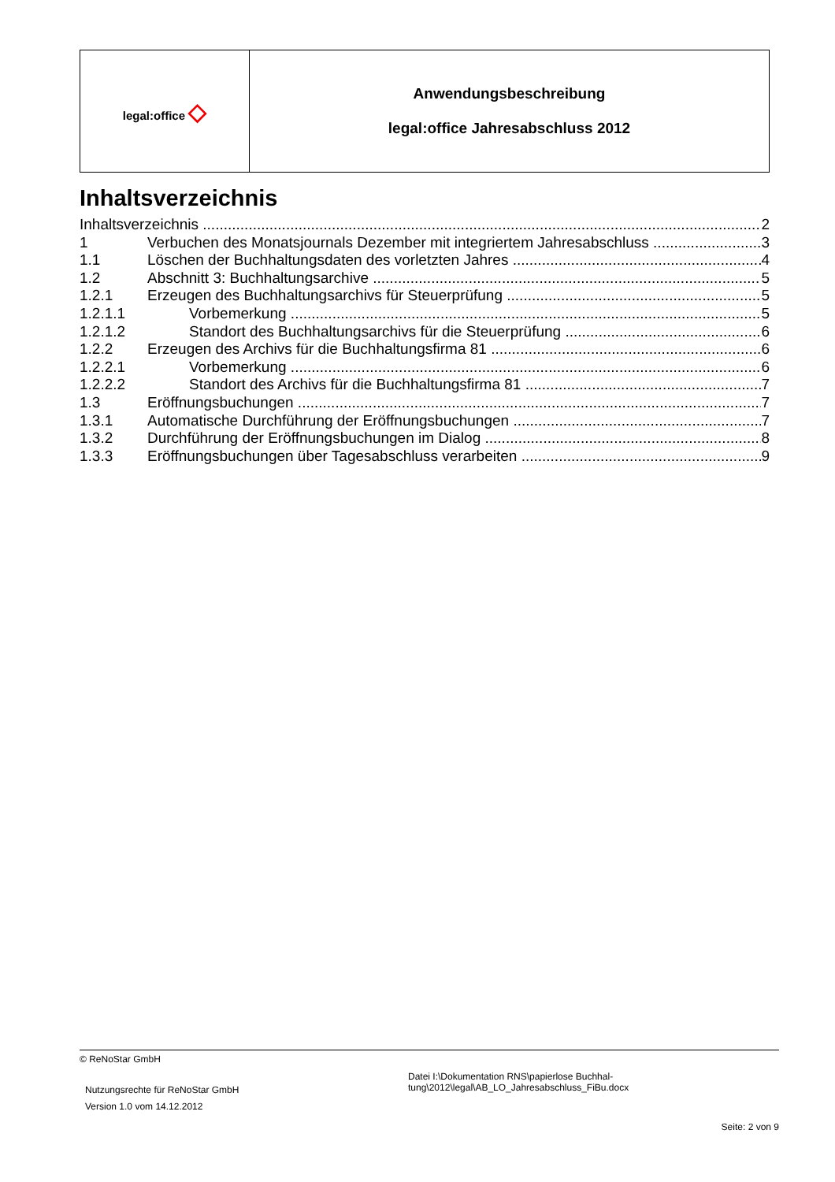| legal:office ◇ | Anwendungsbeschreibung legal:office Jahresabschluss 2012 |
Inhaltsverzeichnis
Inhaltsverzeichnis 2
1 Verbuchen des Monatsjournals Dezember mit integriertem Jahresabschluss 3
1.1 Löschen der Buchhaltungsdaten des vorletzten Jahres 4
1.2 Abschnitt 3: Buchhaltungsarchive 5
1.2.1 Erzeugen des Buchhaltungsarchivs für Steuerprüfung 5
1.2.1.1 Vorbemerkung 5
1.2.1.2 Standort des Buchhaltungsarchivs für die Steuerprüfung 6
1.2.2 Erzeugen des Archivs für die Buchhaltungsfirma 81 6
1.2.2.1 Vorbemerkung 6
1.2.2.2 Standort des Archivs für die Buchhaltungsfirma 81 7
1.3 Eröffnungsbuchungen 7
1.3.1 Automatische Durchführung der Eröffnungsbuchungen 7
1.3.2 Durchführung der Eröffnungsbuchungen im Dialog 8
1.3.3 Eröffnungsbuchungen über Tagesabschluss verarbeiten 9
© ReNoStar GmbH
Nutzungsrechte für ReNoStar GmbH
Version 1.0 vom 14.12.2012
Datei I:\Dokumentation RNS\papierlose Buchhal-
tung\2012\legal\AB_LO_Jahresabschluss_FiBu.docx
Seite: 2 von 9